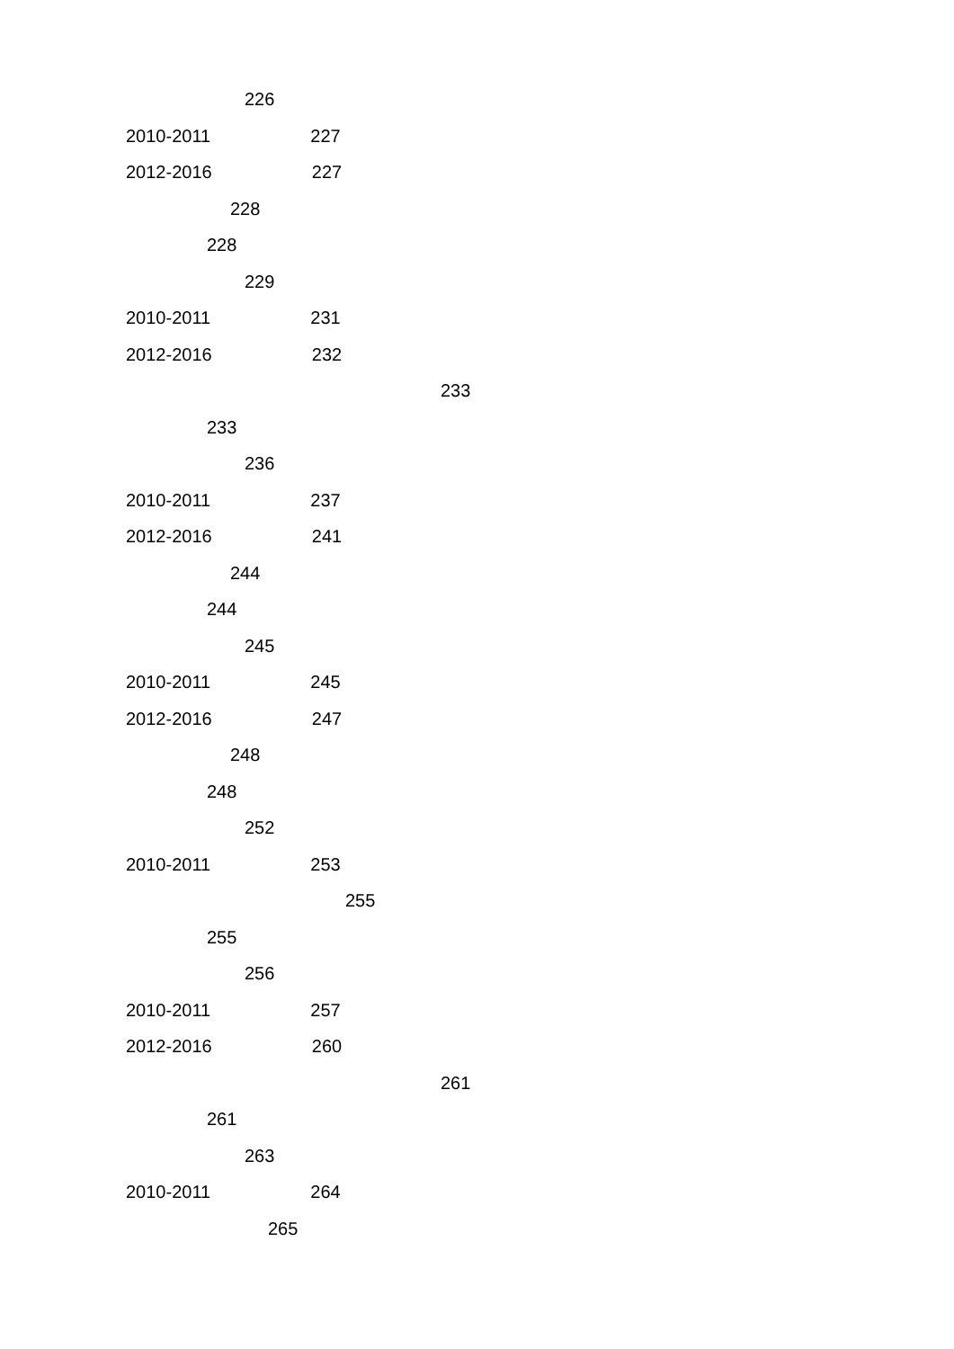226
2010-2011 227
2012-2016 227
228
228
229
2010-2011 231
2012-2016 232
233
233
236
2010-2011 237
2012-2016 241
244
244
245
2010-2011 245
2012-2016 247
248
248
252
2010-2011 253
255
255
256
2010-2011 257
2012-2016 260
261
261
263
2010-2011 264
265